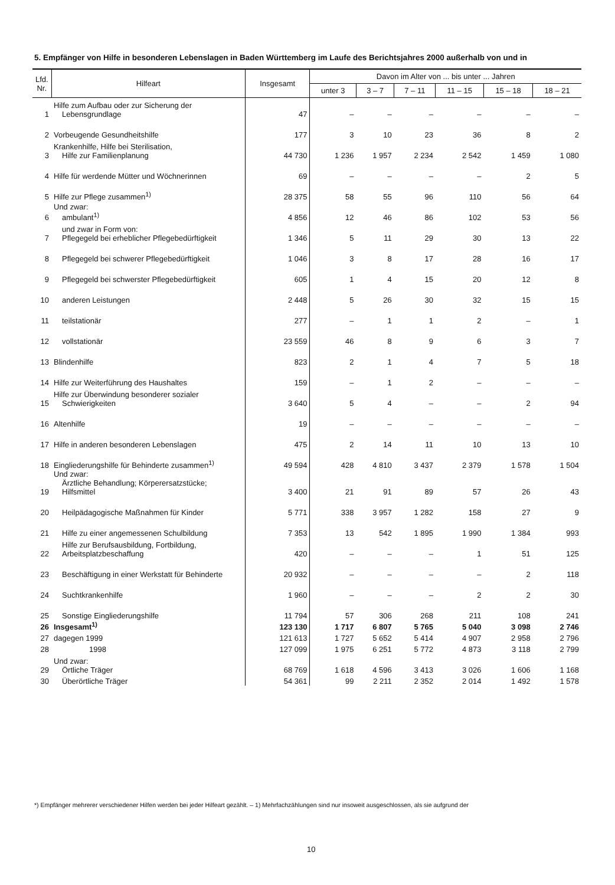5. Empfänger von Hilfe in besonderen Lebenslagen in Baden Württemberg im Laufe des Berichtsjahres 2000 außerhalb von und in
| Lfd. Nr. | Hilfeart | Insgesamt | Davon im Alter von ... bis unter ... Jahren | | | | | |
| --- | --- | --- | --- | --- | --- | --- | --- | --- |
| | | | unter 3 | 3 – 7 | 7 – 11 | 11 – 15 | 15 – 18 | 18 – 21 |
| 1 | Hilfe zum Aufbau oder zur Sicherung der Lebensgrundlage | 47 | – | – | – | – | – | – |
| 2 | Vorbeugende Gesundheitshilfe | 177 | 3 | 10 | 23 | 36 | 8 | 2 |
| 3 | Krankenhilfe, Hilfe bei Sterilisation, Hilfe zur Familienplanung | 44 730 | 1 236 | 1 957 | 2 234 | 2 542 | 1 459 | 1 080 |
| 4 | Hilfe für werdende Mütter und Wöchnerinnen | 69 | – | – | – | – | 2 | 5 |
| 5 | Hilfe zur Pflege zusammen<sup>1)</sup> | 28 375 | 58 | 55 | 96 | 110 | 56 | 64 |
| 6 | Und zwar: ambulant<sup>1)</sup> | 4 856 | 12 | 46 | 86 | 102 | 53 | 56 |
| 7 | und zwar in Form von: Pflegegeld bei erheblicher Pflegebedürftigkeit | 1 346 | 5 | 11 | 29 | 30 | 13 | 22 |
| 8 | Pflegegeld bei schwerer Pflegebedürftigkeit | 1 046 | 3 | 8 | 17 | 28 | 16 | 17 |
| 9 | Pflegegeld bei schwerster Pflegebedürftigkeit | 605 | 1 | 4 | 15 | 20 | 12 | 8 |
| 10 | anderen Leistungen | 2 448 | 5 | 26 | 30 | 32 | 15 | 15 |
| 11 | teilstationär | 277 | – | 1 | 1 | 2 | – | 1 |
| 12 | vollstationär | 23 559 | 46 | 8 | 9 | 6 | 3 | 7 |
| 13 | Blindenhilfe | 823 | 2 | 1 | 4 | 7 | 5 | 18 |
| 14 | Hilfe zur Weiterführung des Haushaltes | 159 | – | 1 | 2 | – | – | – |
| 15 | Hilfe zur Überwindung besonderer sozialer Schwierigkeiten | 3 640 | 5 | 4 | – | – | 2 | 94 |
| 16 | Altenhilfe | 19 | – | – | – | – | – | – |
| 17 | Hilfe in anderen besonderen Lebenslagen | 475 | 2 | 14 | 11 | 10 | 13 | 10 |
| 18 | Eingliederungshilfe für Behinderte zusammen<sup>1)</sup> | 49 594 | 428 | 4 810 | 3 437 | 2 379 | 1 578 | 1 504 |
| 19 | Und zwar: Ärztliche Behandlung; Körperersatzstücke; Hilfsmittel | 3 400 | 21 | 91 | 89 | 57 | 26 | 43 |
| 20 | Heilpädagogische Maßnahmen für Kinder | 5 771 | 338 | 3 957 | 1 282 | 158 | 27 | 9 |
| 21 | Hilfe zu einer angemessenen Schulbildung | 7 353 | 13 | 542 | 1 895 | 1 990 | 1 384 | 993 |
| 22 | Hilfe zur Berufsausbildung, Fortbildung, Arbeitsplatzbeschaffung | 420 | – | – | – | 1 | 51 | 125 |
| 23 | Beschäftigung in einer Werkstatt für Behinderte | 20 932 | – | – | – | – | 2 | 118 |
| 24 | Suchtkrankenhilfe | 1 960 | – | – | – | 2 | 2 | 30 |
| 25 | Sonstige Eingliederungshilfe | 11 794 | 57 | 306 | 268 | 211 | 108 | 241 |
| 26 | Insgesamt<sup>1)</sup> | 123 130 | 1 717 | 6 807 | 5 765 | 5 040 | 3 098 | 2 746 |
| 27 | dagegen 1999 | 121 613 | 1 727 | 5 652 | 5 414 | 4 907 | 2 958 | 2 796 |
| 28 | 1998 | 127 099 | 1 975 | 6 251 | 5 772 | 4 873 | 3 118 | 2 799 |
| 29 | Und zwar: Örtliche Träger | 68 769 | 1 618 | 4 596 | 3 413 | 3 026 | 1 606 | 1 168 |
| 30 | Überörtliche Träger | 54 361 | 99 | 2 211 | 2 352 | 2 014 | 1 492 | 1 578 |
*) Empfänger mehrerer verschiedener Hilfen werden bei jeder Hilfeart gezählt. – 1) Mehrfachzählungen sind nur insoweit ausgeschlossen, als sie aufgrund der
10